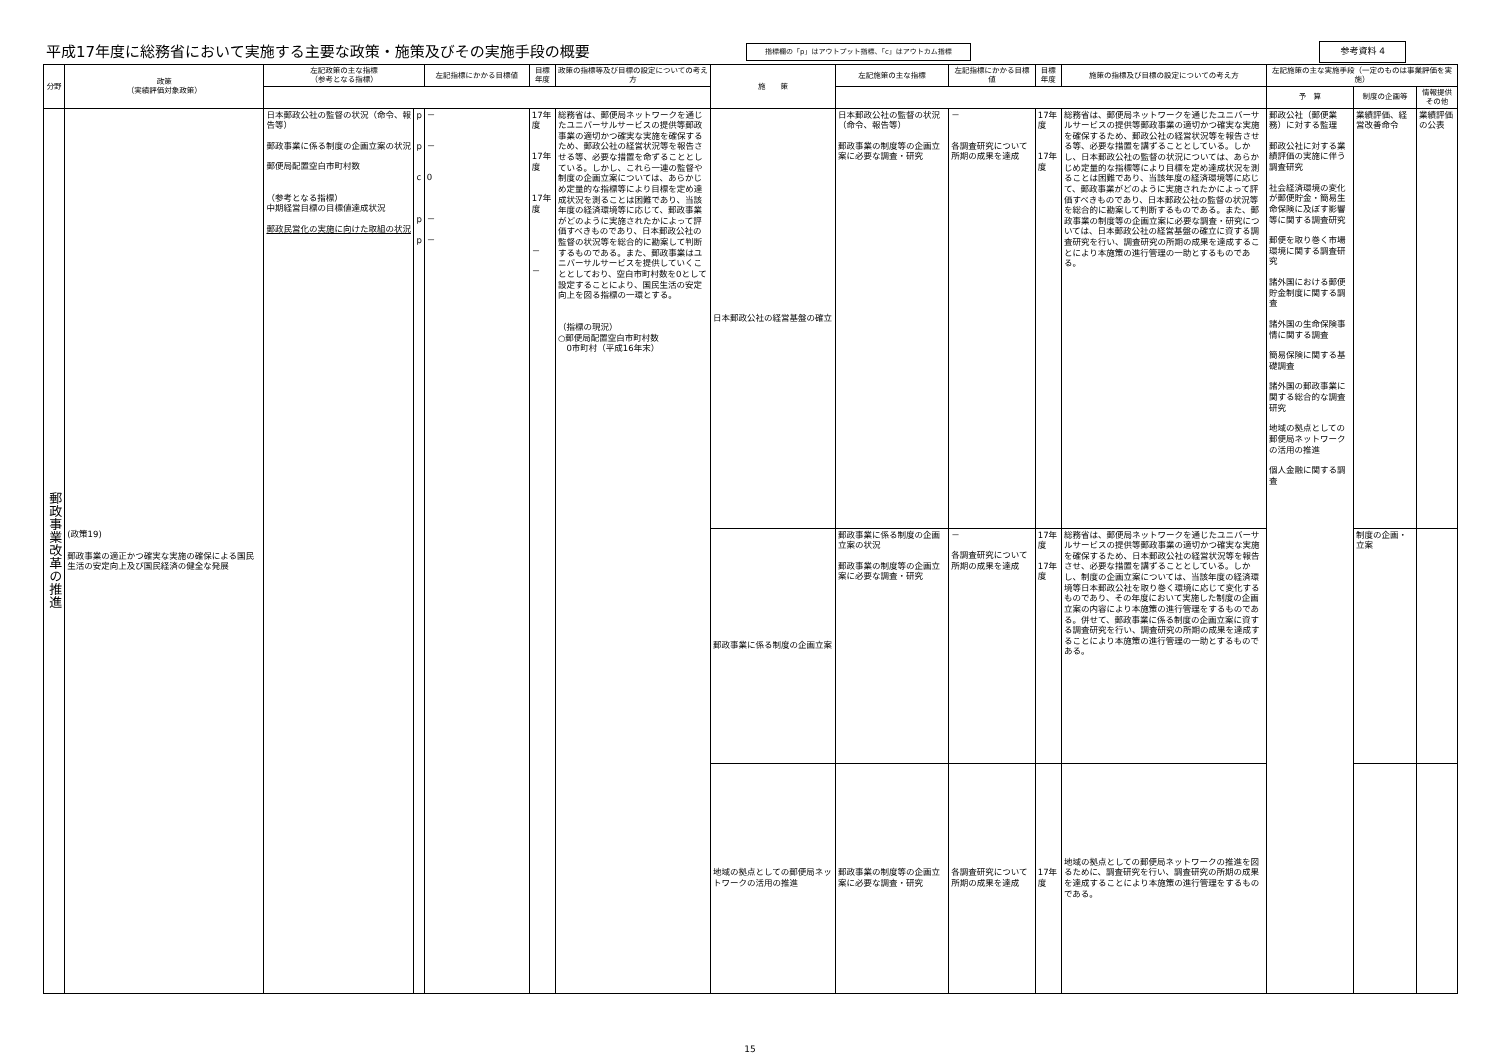平成17年度に総務省において実施する主要な政策・施策及びその実施手段の概要
指標欄の「p」はアウトプット指標、「c」はアウトカム指標
参考資料 4
| 分野 | 政策 （実績評価対象政策） | 左記政策の主な指標 （参考となる指標） | | 左記指標にかかる目標値 | 目標年度 | 政策の指標等及び目標の設定についての考え方 | 施 策 | 左記施策の主な指標 | 左記指標にかかる目標値 | 目標年度 | 施策の指標及び目標の設定についての考え方 | 左記施策の主な実施手段（一定のものは事業評価を実施） | | |
| --- | --- | --- | --- | --- | --- | --- | --- | --- | --- | --- | --- | --- | --- | --- |
| | | | | | | | | | | | | 予 算 | 制度の企画等 | 情報提供その他 |
| 郵政事業改革の推進 | (政策19) 郵政事業の適正かつ確実な実施の確保による国民生活の安定向上及び国民経済の健全な発展 | 日本郵政公社の監督の状況（命令、報告等） 郵政事業に係る制度の企画立案の状況 郵便局配置空白市町村数 （参考となる指標） 中期経営目標の目標値達成状況 郵政民営化の実施に向けた取組の状況 | p p c p p | － － 0 － － | 17年度 17年度 17年度 － － | 総務省は、郵便局ネットワークを通じたユニバーサルサービスの提供等郵政事業の適切かつ確実な実施を確保するため、郵政公社の経営状況等を報告させる等、必要な措置を命ずることとしている。しかし、これら一連の監督や制度の企画立案については、あらかじめ定量的な指標等により目標を定め達成状況を測ることは困難であり、当該年度の経済環境等に応じて、郵政事業がどのように実施されたかによって評価すべきものであり、日本郵政公社の監督の状況等を総合的に勘案して判断するものである。また、郵政事業はユニバーサルサービスを提供していくこととしており、空白市町村数を0として設定することにより、国民生活の安定向上を図る指標の一環とする。 （指標の現況） ○郵便局配置空白市町村数 0市町村（平成16年末） | 日本郵政公社の経営基盤の確立 | 日本郵政公社の監督の状況（命令、報告等） 郵政事業の制度等の企画立案に必要な調査・研究 | － 各調査研究について所期の成果を達成 | 17年度 17年度 | 総務省は、郵便局ネットワークを通じたユニバーサルサービスの提供等郵政事業の適切かつ確実な実施を確保するため、郵政公社の経営状況等を報告させる等、必要な措置を講ずることとしている。しかし、日本郵政公社の監督の状況については、あらかじめ定量的な指標等により目標を定め達成状況を測ることは困難であり、当該年度の経済環境等に応じて、郵政事業がどのように実施されたかによって評価すべきものであり、日本郵政公社の監督の状況等を総合的に勘案して判断するものである。また、郵政事業の制度等の企画立案に必要な調査・研究については、日本郵政公社の経営基盤の確立に資する調査研究を行い、調査研究の所期の成果を達成することにより本施策の進行管理の一助とするものである。 | 郵政公社（郵便業務）に対する監理 郵政公社に対する業績評価の実施に伴う調査研究 社会経済環境の変化が郵便貯金・簡易生命保険に及ぼす影響等に関する調査研究 郵便を取り巻く市場環境に関する調査研究 諸外国における郵便貯金制度に関する調査 諸外国の生命保険事情に関する調査 簡易保険に関する基礎調査 諸外国の郵政事業に関する総合的な調査研究 地域の拠点としての郵便局ネットワークの活用の推進 個人金融に関する調査 | 業績評価、経営改善命令 | 業績評価の公表 |
| | | | | | | | 郵政事業に係る制度の企画立案 | 郵政事業に係る制度の企画立案の状況 郵政事業の制度等の企画立案に必要な調査・研究 | － 各調査研究について所期の成果を達成 | 17年度 17年度 | 総務省は、郵便局ネットワークを通じたユニバーサルサービスの提供等郵政事業の適切かつ確実な実施を確保するため、日本郵政公社の経営状況等を報告させ、必要な措置を講ずることとしている。しかし、制度の企画立案については、当該年度の経済環境等日本郵政公社を取り巻く環境に応じて変化するものであり、その年度において実施した制度の企画立案の内容により本施策の進行管理をするものである。併せて、郵政事業に係る制度の企画立案に資する調査研究を行い、調査研究の所期の成果を達成することにより本施策の進行管理の一助とするものである。 | | 制度の企画・立案 | |
| | | | | | | | 地域の拠点としての郵便局ネットワークの活用の推進 | 郵政事業の制度等の企画立案に必要な調査・研究 | 各調査研究について所期の成果を達成 | 17年度 | 地域の拠点としての郵便局ネットワークの推進を図るために、調査研究を行い、調査研究の所期の成果を達成することにより本施策の進行管理をするものである。 | | | |
15